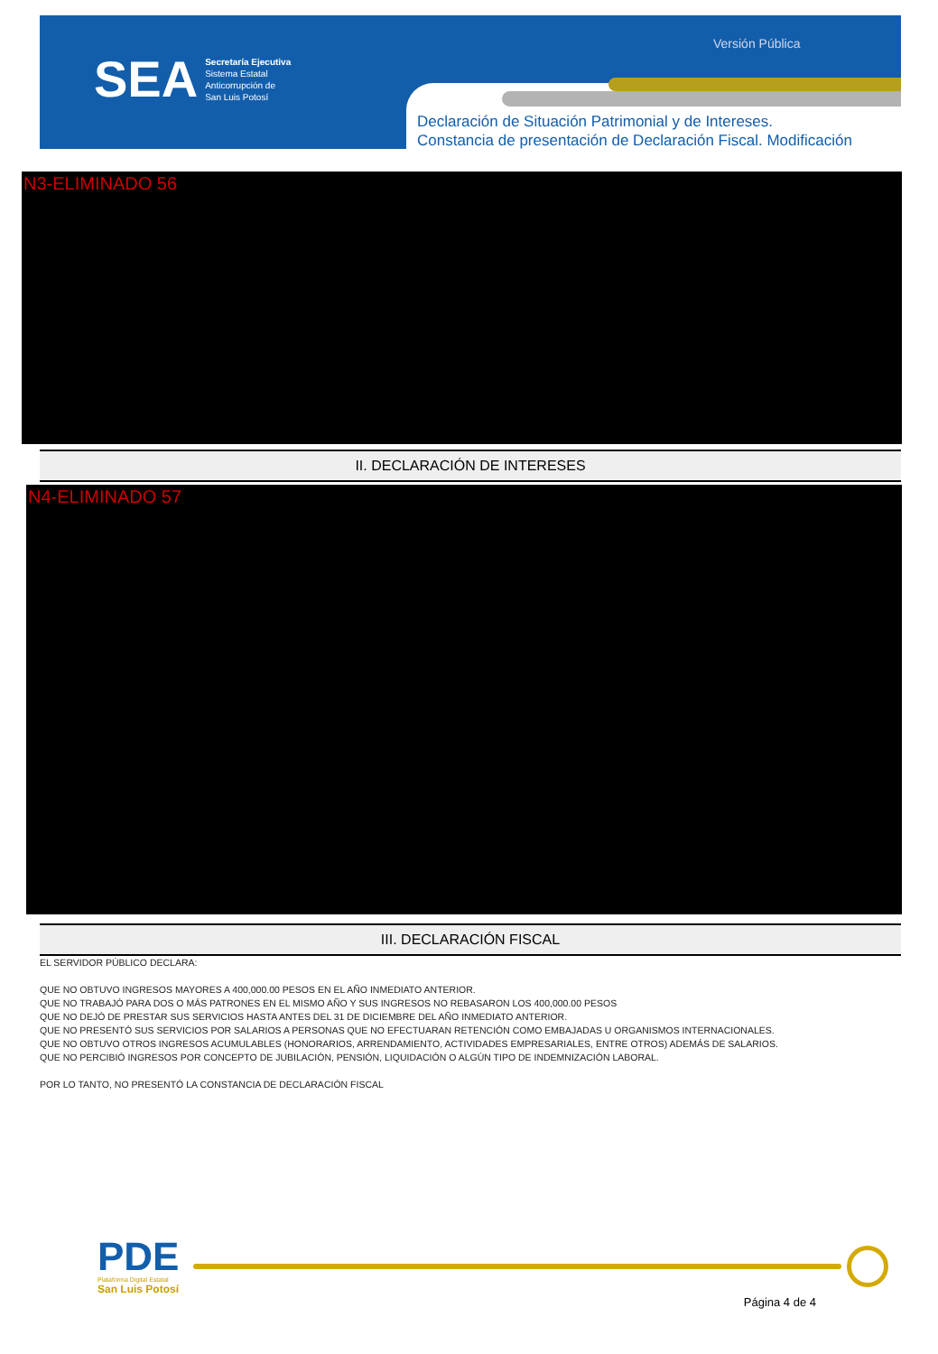SEA
Secretaría Ejecutiva
Sistema Estatal
Anticorrupción de
San Luis Potosí
Versión Pública
Declaración de Situación Patrimonial y de Intereses.
Constancia de presentación de Declaración Fiscal. Modificación
N3-ELIMINADO 56
II. DECLARACIÓN DE INTERESES
N4-ELIMINADO 57
III. DECLARACIÓN FISCAL
EL SERVIDOR PÚBLICO DECLARA:
QUE NO OBTUVO INGRESOS MAYORES A 400,000.00 PESOS EN EL AÑO INMEDIATO ANTERIOR.
QUE NO TRABAJÓ PARA DOS O MÁS PATRONES EN EL MISMO AÑO Y SUS INGRESOS NO REBASARON LOS 400,000.00 PESOS
QUE NO DEJÓ DE PRESTAR SUS SERVICIOS HASTA ANTES DEL 31 DE DICIEMBRE DEL AÑO INMEDIATO ANTERIOR.
QUE NO PRESENTÓ SUS SERVICIOS POR SALARIOS A PERSONAS QUE NO EFECTUARAN RETENCIÓN COMO EMBAJADAS U ORGANISMOS INTERNACIONALES.
QUE NO OBTUVO OTROS INGRESOS ACUMULABLES (HONORARIOS, ARRENDAMIENTO, ACTIVIDADES EMPRESARIALES, ENTRE OTROS) ADEMÁS DE SALARIOS.
QUE NO PERCIBIÓ INGRESOS POR CONCEPTO DE JUBILACIÓN, PENSIÓN, LIQUIDACIÓN O ALGÚN TIPO DE INDEMNIZACIÓN LABORAL.
POR LO TANTO, NO PRESENTÓ LA CONSTANCIA DE DECLARACIÓN FISCAL
PDE
Plataforma Digital Estatal
San Luis Potosí
Página 4 de 4